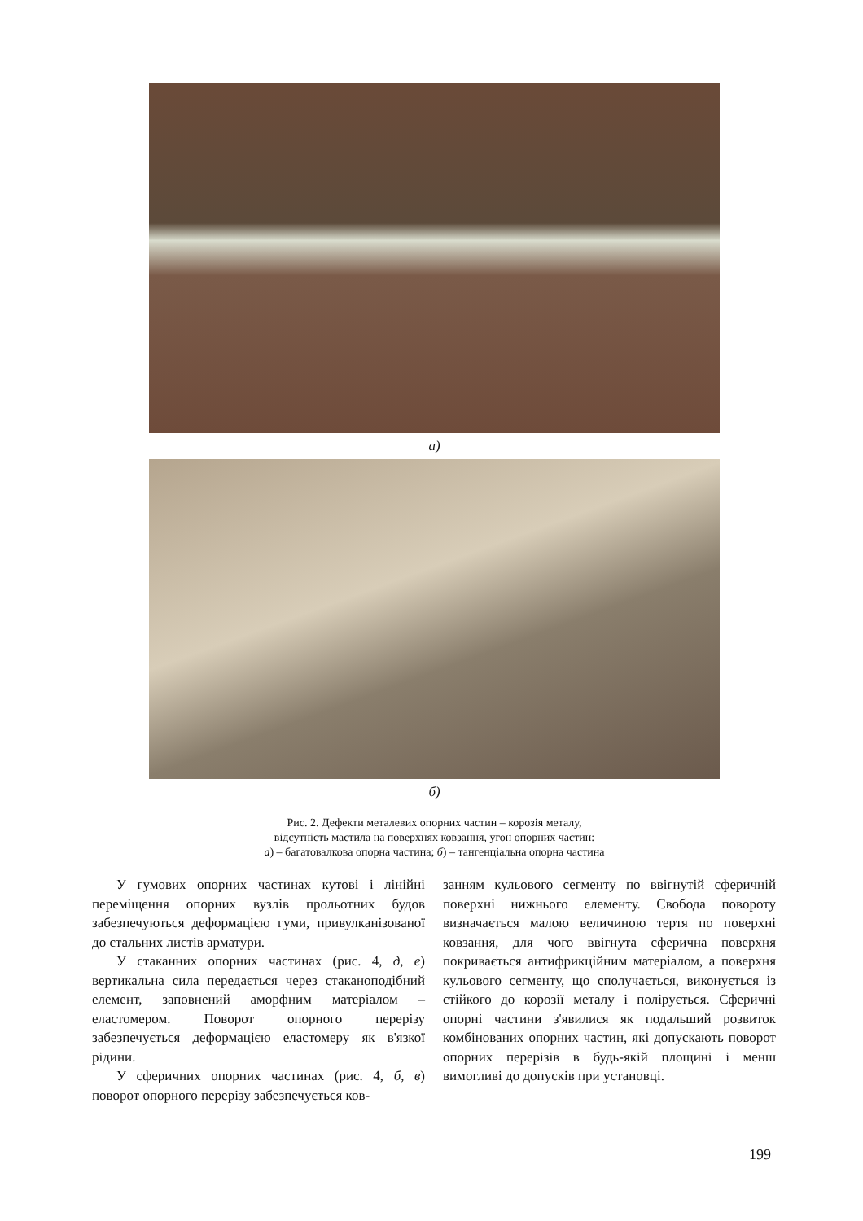а)
б)
Рис. 2. Дефекти металевих опорних частин – корозія металу,
відсутність мастила на поверхнях ковзання, угон опорних частин:
а) – багатовалкова опорна частина; б) – тангенціальна опорна частина
У гумових опорних частинах кутові і лінійні переміщення опорних вузлів прольотних будов забезпечуються деформацією гуми, привулканізованої до стальних листів арматури.
У стаканних опорних частинах (рис. 4, д, е) вертикальна сила передається через стаканоподібний елемент, заповнений аморфним матеріалом – еластомером. Поворот опорного перерізу забезпечується деформацією еластомеру як в'язкої рідини.
У сферичних опорних частинах (рис. 4, б, в) поворот опорного перерізу забезпечується ков-
занням кульового сегменту по ввігнутій сферичній поверхні нижнього елементу. Свобода повороту визначається малою величиною тертя по поверхні ковзання, для чого ввігнута сферична поверхня покривається антифрикційним матеріалом, а поверхня кульового сегменту, що сполучається, виконується із стійкого до корозії металу і полірується. Сферичні опорні частини з'явилися як подальший розвиток комбінованих опорних частин, які допускають поворот опорних перерізів в будь-якій площині і менш вимогливі до допусків при установці.
199